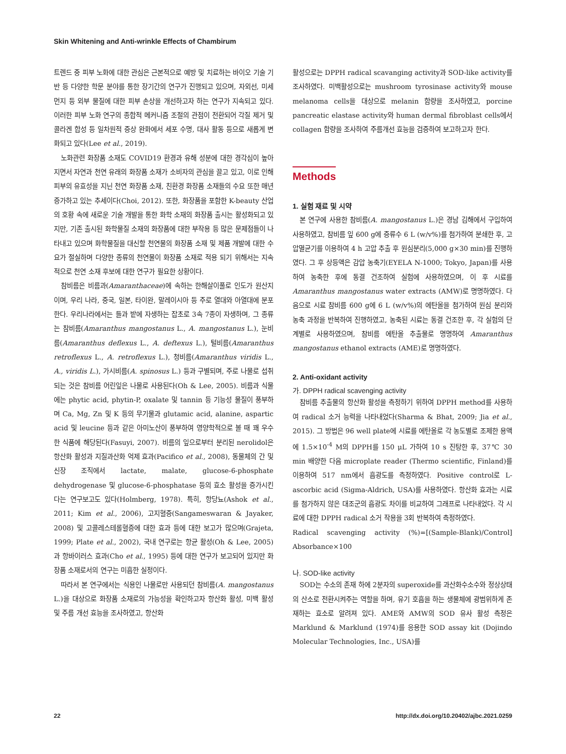Skin Whitening and Anti-wrinkle Effects of Chambirum
트렌드 중 피부 노화에 대한 관심은 근본적으로 예방 및 치료하는 바이오 기술 기반 등 다양한 학문 분야를 통한 장기간의 연구가 진행되고 있으며, 자외선, 미세먼지 등 외부 물질에 대한 피부 손상을 개선하고자 하는 연구가 지속되고 있다. 이러한 피부 노화 연구의 종합적 메커니즘 조절의 관점이 전환되어 각질 제거 및 콜라겐 합성 등 일차원적 증상 완화에서 세포 수명, 대사 활동 등으로 새롭게 변화되고 있다(Lee et al., 2019).
노화관련 화장품 소재도 COVID19 환경과 유해 성분에 대한 경각심이 높아지면서 자연과 천연 유래의 화장품 소재가 소비자의 관심을 끌고 있고, 이로 인해 피부의 유효성을 지닌 천연 화장품 소재, 친환경 화장품 소재들의 수요 또한 매년 증가하고 있는 추세이다(Choi, 2012). 또한, 화장품을 포함한 K-beauty 산업의 호황 속에 새로운 기술 개발을 통한 화학 소재의 화장품 출시는 활성화되고 있지만, 기존 출시된 화학물질 소재의 화장품에 대한 부작용 등 많은 문제점들이 나타내고 있으며 화학물질을 대신할 천연물의 화장품 소재 및 제품 개발에 대한 수요가 절실하며 다양한 종류의 천연물이 화장품 소재로 적용 되기 위해서는 지속적으로 천연 소재 후보에 대한 연구가 필요한 상황이다.
참비름은 비름과(Amaranthaceae)에 속하는 한해살이풀로 인도가 원산지이며, 우리 나라, 중국, 일본, 타이완, 말레이시아 등 주로 열대와 아열대에 분포한다. 우리나라에서는 들과 밭에 자생하는 잡초로 3속 7종이 자생하며, 그 종류는 참비름(Amaranthus mangostanus L., A. mangostanus L.), 눈비름(Amaranthus deflexus L., A. deftexus L.), 털비름(Amaranthus retroflexus L., A. retroflexus L.), 청비름(Amaranthus viridis L., A., viridis L.), 가시비름(A. spinosus L.) 등과 구별되며, 주로 나물로 섭취되는 것은 참비름 어린잎은 나물로 사용된다(Oh & Lee, 2005). 비름과 식물에는 phytic acid, phytin-P, oxalate 및 tannin 등 기능성 물질이 풍부하며 Ca, Mg, Zn 및 K 등의 무기물과 glutamic acid, alanine, aspartic acid 및 leucine 등과 같은 아미노산이 풍부하여 영양학적으로 볼 때 꽤 우수한 식품에 해당된다(Fasuyi, 2007). 비름의 잎으로부터 분리된 nerolidol은 항산화 활성과 지질과산화 억제 효과(Pacifico et al., 2008), 동물체의 간 및 신장 조직에서 lactate, malate, glucose-6-phosphate dehydrogenase 및 glucose-6-phosphatase 등의 효소 활성을 증가시킨다는 연구보고도 있다(Holmberg, 1978). 특히, 항당뇨(Ashok et al., 2011; Kim et al., 2006), 고지혈증(Sangameswaran & Jayaker, 2008) 및 고콜레스테롤혈증에 대한 효과 등에 대한 보고가 많으며(Grajeta, 1999; Plate et al., 2002), 국내 연구로는 항균 활성(Oh & Lee, 2005)과 항바이러스 효과(Cho et al., 1995) 등에 대한 연구가 보고되어 있지만 화장품 소재로서의 연구는 미흡한 실정이다.
따라서 본 연구에서는 식용인 나물로만 사용되던 참비름(A. mangostanus L.)을 대상으로 화장품 소재로의 가능성을 확인하고자 항산화 활성, 미백 활성 및 주름 개선 효능을 조사하였고, 항산화
활성으로는 DPPH radical scavanging activity과 SOD-like activity를 조사하였다. 미백활성으로는 mushroom tyrosinase activity와 mouse melanoma cells을 대상으로 melanin 함량을 조사하였고, porcine pancreatic elastase activity와 human dermal fibroblast cells에서 collagen 함량을 조사하여 주름개선 효능을 검증하여 보고하고자 한다.
Methods
1. 실험 재료 및 시약
본 연구에 사용한 참비름(A. mangostanus L.)은 경남 김해에서 구입하여 사용하였고, 참비름 잎 600 g에 증류수 6 L (w/v%)를 첨가하여 분쇄한 후, 고압멸균기를 이용하여 4 h 고압 추출 후 원심분리(5,000 g×30 min)를 진행하였다. 그 후 상등액은 감압 농축기(EYELA N-1000; Tokyo, Japan)를 사용하여 농축한 후에 동결 건조하여 실험에 사용하였으며, 이 후 시료를 Amaranthus mangostanus water extracts (AMW)로 명명하였다. 다음으로 시료 참비름 600 g에 6 L (w/v%)의 에탄올을 첨가하여 원심 분리와 농축 과정을 반복하여 진행하였고, 농축된 시료는 동결 건조한 후, 각 실험의 단계별로 사용하였으며, 참비름 에탄올 추출물로 명명하여 Amaranthus mangostanus ethanol extracts (AME)로 명명하였다.
2. Anti-oxidant activity
가. DPPH radical scavenging activity
참비름 추출물의 항산화 활성을 측정하기 위하여 DPPH method를 사용하여 radical 소거 능력을 나타내었다(Sharma & Bhat, 2009; Jia et al., 2015). 그 방법은 96 well plate에 시료를 에탄올로 각 농도별로 조제한 용액에 1.5×10<sup>-4</sup> M의 DPPH를 150 μL 가하여 10 s 진탕한 후, 37℃ 30 min 배양한 다음 microplate reader (Thermo scientific, Finland)를 이용하여 517 nm에서 흡광도를 측정하였다. Positive control로 L-ascorbic acid (Sigma-Aldrich, USA)를 사용하였다. 항산화 효과는 시료를 첨가하지 않은 대조군의 흡광도 차이를 비교하여 그래프로 나타내었다. 각 시료에 대한 DPPH radical 소거 작용을 3회 반복하여 측정하였다.
Radical scavenging activity (%)=[(Sample-Blank)/Control] Absorbance×100
나. SOD-like activity
SOD는 수소의 존재 하에 2분자의 superoxide를 과산화수소수와 정상상태의 산소로 전환시켜주는 역할을 하며, 유기 호흡을 하는 생물체에 광범위하게 존재하는 효소로 알려져 있다. AME와 AMW의 SOD 유사 활성 측정은 Marklund & Marklund (1974)를 응용한 SOD assay kit (Dojindo Molecular Technologies, Inc., USA)를
22 http://dx.doi.org/10.20402/ajbc.2021.0259